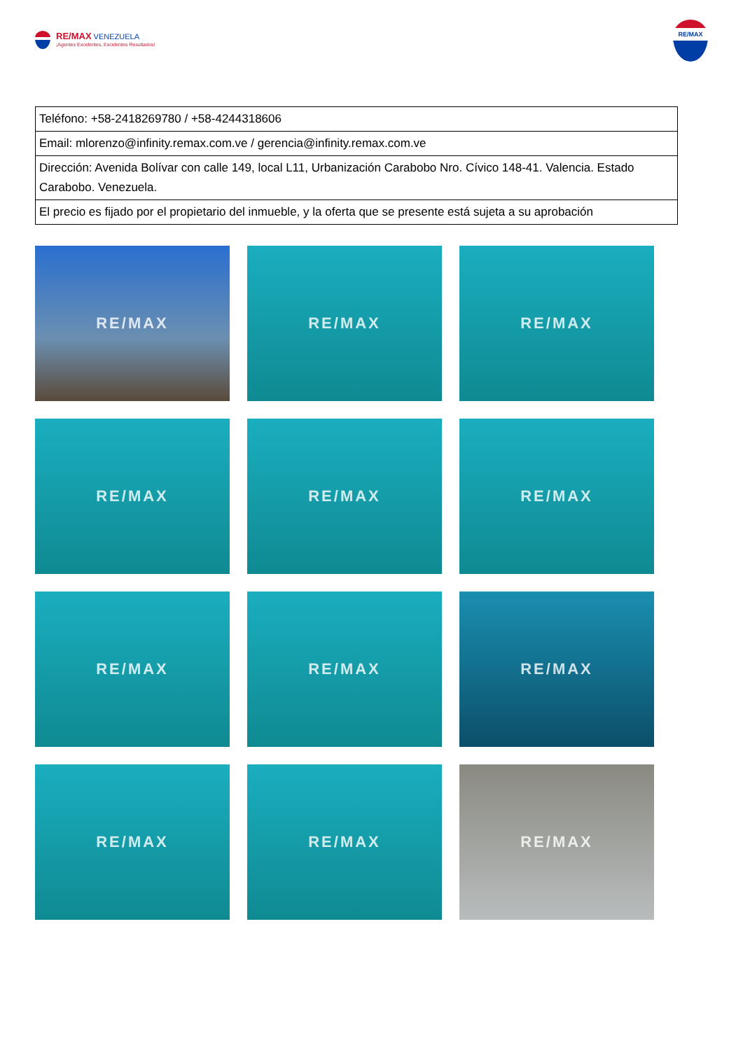RE/MAX VENEZUELA
¡Agentes Excelentes, Excelentes Resultados!
RE/MAX
| Teléfono: +58-2418269780 / +58-4244318606 |
| Email: mlorenzo@infinity.remax.com.ve / gerencia@infinity.remax.com.ve |
| Dirección: Avenida Bolívar con calle 149, local L11, Urbanización Carabobo Nro. Cívico 148-41. Valencia. Estado Carabobo. Venezuela. |
| El precio es fijado por el propietario del inmueble, y la oferta que se presente está sujeta a su aprobación |
RE/MAX
RE/MAX
RE/MAX
RE/MAX
RE/MAX
RE/MAX
RE/MAX
RE/MAX
RE/MAX
RE/MAX
RE/MAX
RE/MAX